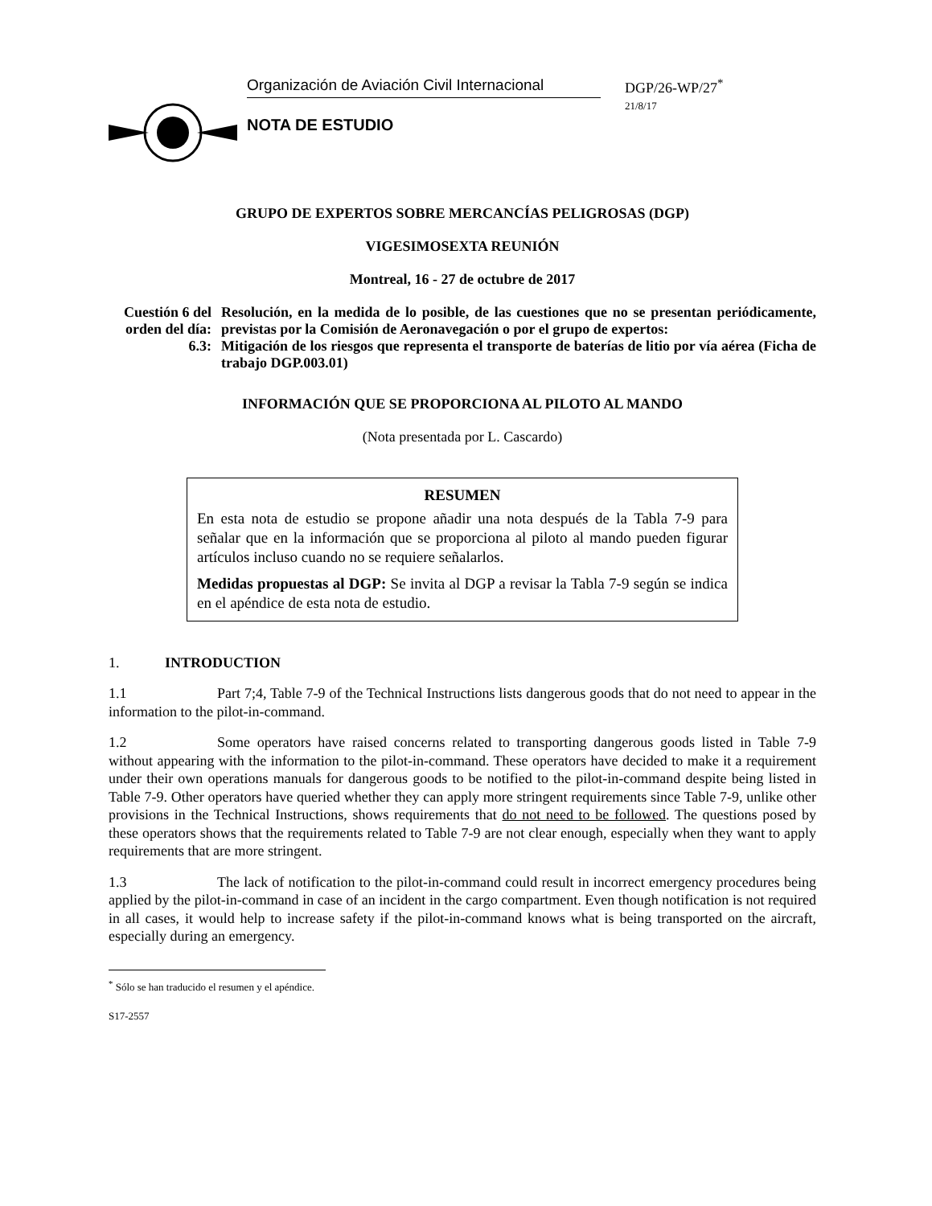Organización de Aviación Civil Internacional
NOTA DE ESTUDIO
DGP/26-WP/27<sup>*</sup>
21/8/17
GRUPO DE EXPERTOS SOBRE MERCANCÍAS PELIGROSAS (DGP)
VIGESIMOSEXTA REUNIÓN
Montreal, 16 - 27 de octubre de 2017
Cuestión 6 del orden del día:
Resolución, en la medida de lo posible, de las cuestiones que no se presentan periódicamente, previstas por la Comisión de Aeronavegación o por el grupo de expertos:
6.3: Mitigación de los riesgos que representa el transporte de baterías de litio por vía aérea (Ficha de trabajo DGP.003.01)
INFORMACIÓN QUE SE PROPORCIONA AL PILOTO AL MANDO
(Nota presentada por L. Cascardo)
RESUMEN
En esta nota de estudio se propone añadir una nota después de la Tabla 7-9 para señalar que en la información que se proporciona al piloto al mando pueden figurar artículos incluso cuando no se requiere señalarlos.
Medidas propuestas al DGP: Se invita al DGP a revisar la Tabla 7-9 según se indica en el apéndice de esta nota de estudio.
1. INTRODUCTION
1.1 Part 7;4, Table 7-9 of the Technical Instructions lists dangerous goods that do not need to appear in the information to the pilot-in-command.
1.2 Some operators have raised concerns related to transporting dangerous goods listed in Table 7-9 without appearing with the information to the pilot-in-command. These operators have decided to make it a requirement under their own operations manuals for dangerous goods to be notified to the pilot-in-command despite being listed in Table 7-9. Other operators have queried whether they can apply more stringent requirements since Table 7-9, unlike other provisions in the Technical Instructions, shows requirements that do not need to be followed. The questions posed by these operators shows that the requirements related to Table 7-9 are not clear enough, especially when they want to apply requirements that are more stringent.
1.3 The lack of notification to the pilot-in-command could result in incorrect emergency procedures being applied by the pilot-in-command in case of an incident in the cargo compartment. Even though notification is not required in all cases, it would help to increase safety if the pilot-in-command knows what is being transported on the aircraft, especially during an emergency.
<sup>*</sup> Sólo se han traducido el resumen y el apéndice.
S17-2557